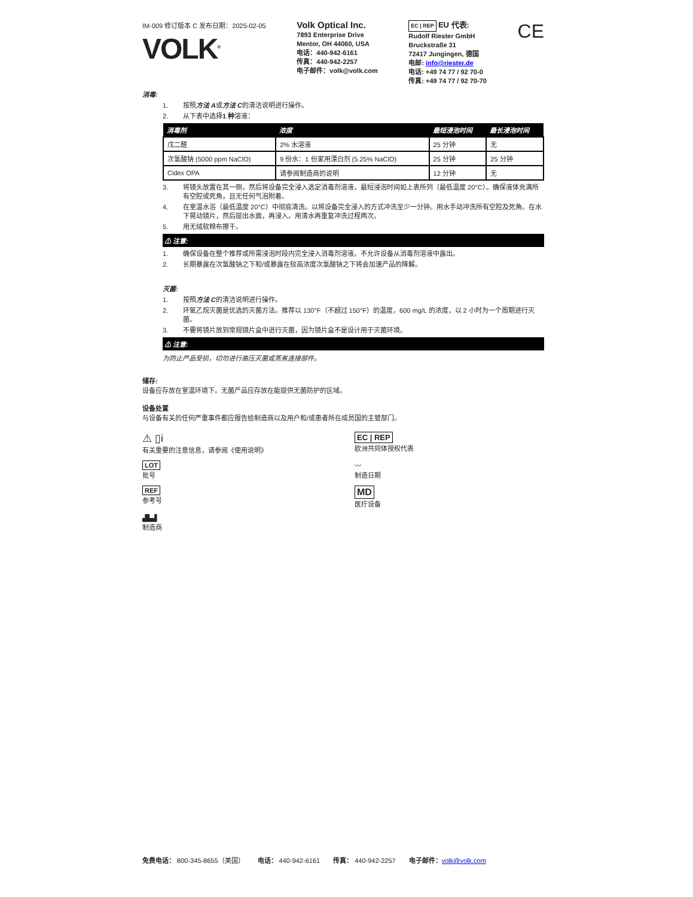IM-009 修订版本 C 发布日期：2025-02-05
VOLK<sup>®</sup>
Volk Optical Inc.
7893 Enterprise Drive
Mentor, OH 44060, USA
电话：440-942-6161
传真：440-942-2257
电子邮件：volk@volk.com
EC | REP EU 代表:
Rudolf Riester GmbH
Bruckstraße 31
72417 Jungingen, 德国
电邮: info@riester.de
电话: +49 74 77 / 92 70-0
传真: +49 74 77 / 92 70-70
CE
消毒:
1. 按照 方法 A 或 方法 C 的清洁说明进行操作。
2. 从下表中选择 1 种 溶液：
| 消毒剂 | 浓度 | 最短浸泡时间 | 最长浸泡时间 |
| --- | --- | --- | --- |
| 戊二醛 | 2% 水溶液 | 25 分钟 | 无 |
| 次氯酸钠 (5000 ppm NaClO) | 9 份水：1 份家用漂白剂 (5.25% NaClO) | 25 分钟 | 25 分钟 |
| Cidex OPA | 请参阅制造商的说明 | 12 分钟 | 无 |
3. 将镜头放置在其一侧，然后将设备完全浸入选定消毒剂溶液，最短浸泡时间如上表所列（最低温度 20°C）。确保液体充满所有空腔或死角，且无任何气泡附着。
4. 在室温水浴（最低温度 20°C）中彻底清洗。以将设备完全浸入的方式冲洗至少一分钟。用水手动冲洗所有空腔及死角。在水下晃动镜片，然后提出水面，再浸入。用清水再重复冲洗过程两次。
5. 用无绒软棉布擦干。
⚠ 注意:
1. 确保设备在整个推荐或所需浸泡时段内完全浸入消毒剂溶液。不允许设备从消毒剂溶液中露出。
2. 长期暴露在次氯酸钠之下和/或暴露在较高浓度次氯酸钠之下将会加速产品的降解。
灭菌:
1. 按照 方法 C 的清洁说明进行操作。
2. 环氧乙烷灭菌是优选的灭菌方法。推荐以 130°F（不超过 150°F）的温度，600 mg/L 的浓度，以 2 小时为一个周期进行灭菌。
3. 不要将镜片放到常规镜片盒中进行灭菌，因为镜片盒不是设计用于灭菌环境。
⚠ 注意:
为防止产品受损，切勿进行高压灭菌或蒸煮连接部件。
储存:
设备应存放在室温环境下。无菌产品应存放在能提供无菌防护的区域。
设备处置
与设备有关的任何严重事件都应报告给制造商以及用户和/或患者所在成员国的主管部门。
⚠ ▯i
有关重要的注意信息，请参阅《使用说明》
EC | REP
欧洲共同体授权代表
LOT
批号
〰
制造日期
REF
参考号
MD
医疗设备
▟▙▟
制造商
免费电话： 800-345-8655（美国） 电话： 440-942-6161 传真： 440-942-2257 电子邮件：volk@volk.com